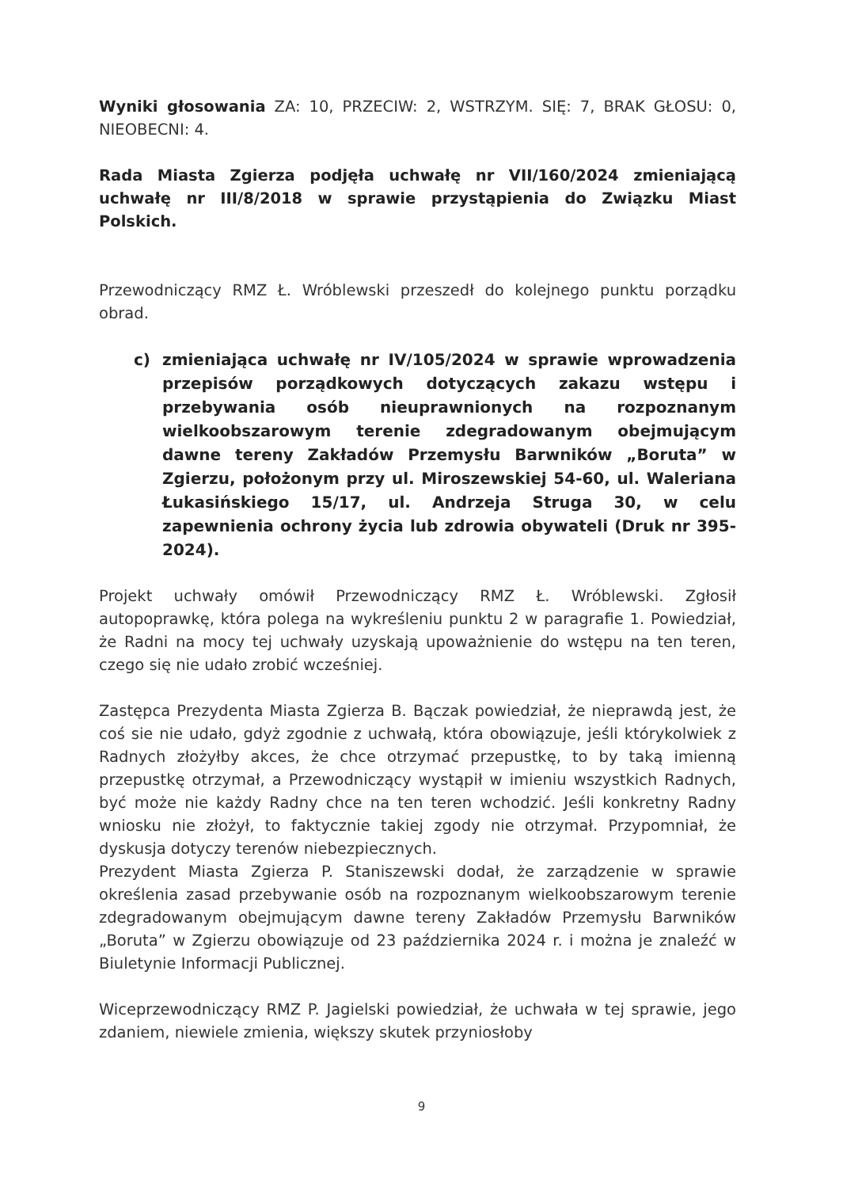Wyniki głosowania ZA: 10, PRZECIW: 2, WSTRZYM. SIĘ: 7, BRAK GŁOSU: 0, NIEOBECNI: 4.
Rada Miasta Zgierza podjęła uchwałę nr VII/160/2024 zmieniającą uchwałę nr III/8/2018 w sprawie przystąpienia do Związku Miast Polskich.
Przewodniczący RMZ Ł. Wróblewski przeszedł do kolejnego punktu porządku obrad.
c) zmieniająca uchwałę nr IV/105/2024 w sprawie wprowadzenia przepisów porządkowych dotyczących zakazu wstępu i przebywania osób nieuprawnionych na rozpoznanym wielkoobszarowym terenie zdegradowanym obejmującym dawne tereny Zakładów Przemysłu Barwników „Boruta” w Zgierzu, położonym przy ul. Miroszewskiej 54-60, ul. Waleriana Łukasińskiego 15/17, ul. Andrzeja Struga 30, w celu zapewnienia ochrony życia lub zdrowia obywateli (Druk nr 395-2024).
Projekt uchwały omówił Przewodniczący RMZ Ł. Wróblewski. Zgłosił autopoprawkę, która polega na wykreśleniu punktu 2 w paragrafie 1. Powiedział, że Radni na mocy tej uchwały uzyskają upoważnienie do wstępu na ten teren, czego się nie udało zrobić wcześniej.
Zastępca Prezydenta Miasta Zgierza B. Bączak powiedział, że nieprawdą jest, że coś sie nie udało, gdyż zgodnie z uchwałą, która obowiązuje, jeśli którykolwiek z Radnych złożyłby akces, że chce otrzymać przepustkę, to by taką imienną przepustkę otrzymał, a Przewodniczący wystąpił w imieniu wszystkich Radnych, być może nie każdy Radny chce na ten teren wchodzić. Jeśli konkretny Radny wniosku nie złożył, to faktycznie takiej zgody nie otrzymał. Przypomniał, że dyskusja dotyczy terenów niebezpiecznych.
Prezydent Miasta Zgierza P. Staniszewski dodał, że zarządzenie w sprawie określenia zasad przebywanie osób na rozpoznanym wielkoobszarowym terenie zdegradowanym obejmującym dawne tereny Zakładów Przemysłu Barwników „Boruta” w Zgierzu obowiązuje od 23 października 2024 r. i można je znaleźć w Biuletynie Informacji Publicznej.
Wiceprzewodniczący RMZ P. Jagielski powiedział, że uchwała w tej sprawie, jego zdaniem, niewiele zmienia, większy skutek przyniosłoby
9